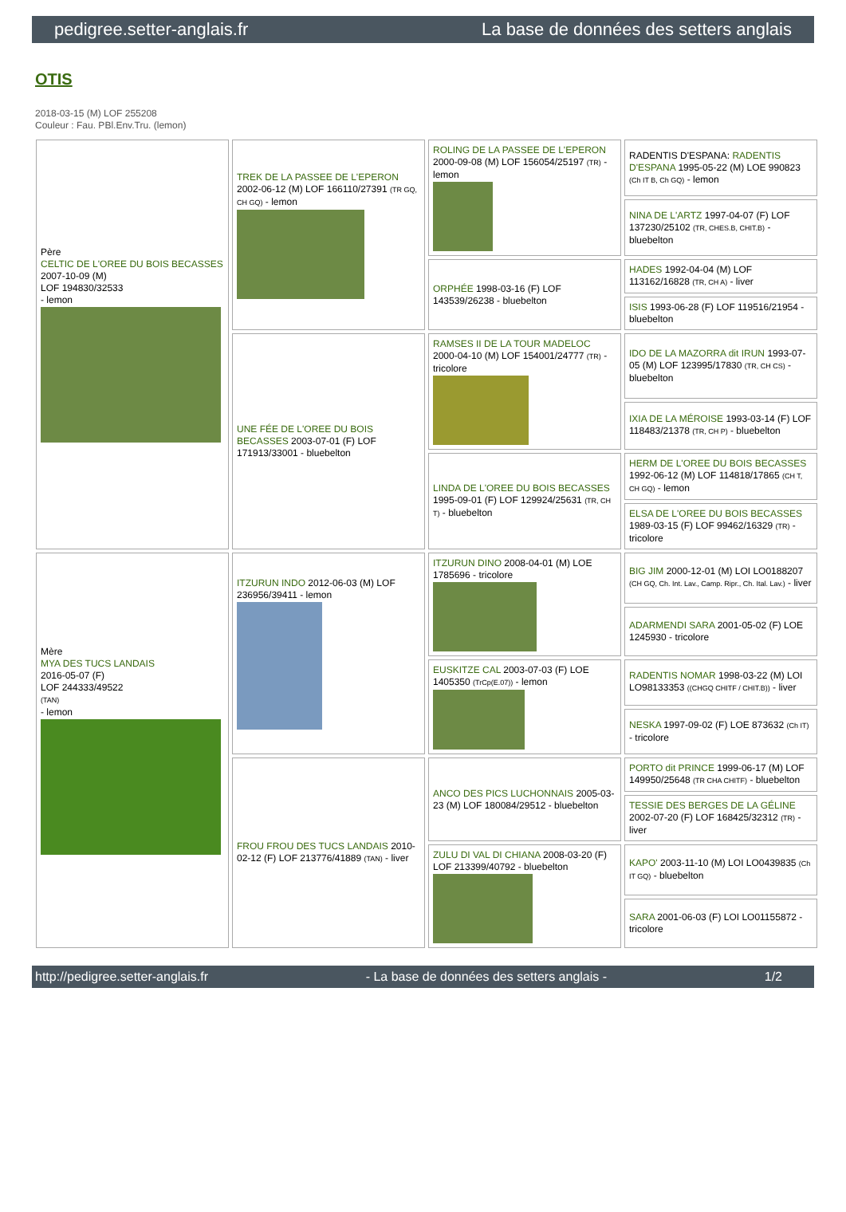pedigree.setter-anglais.fr La base de données des setters anglais
OTIS
2018-03-15 (M) LOF 255208
Couleur : Fau. PBl.Env.Tru. (lemon)
| Père CELTIC DE L'OREE DU BOIS BECASSES 2007-10-09 (M) LOF 194830/32533 - lemon | TREK DE LA PASSEE DE L'EPERON 2002-06-12 (M) LOF 166110/27391 (TR GQ, CH GQ) - lemon | ROLING DE LA PASSEE DE L'EPERON 2000-09-08 (M) LOF 156054/25197 (TR) - lemon | RADENTIS D'ESPANA: RADENTIS D'ESPANA 1995-05-22 (M) LOE 990823 (Ch IT B, Ch GQ) - lemon |
| | | | NINA DE L'ARTZ 1997-04-07 (F) LOF 137230/25102 (TR, CHES.B, CHIT.B) - bluebelton |
| | | ORPHÉE 1998-03-16 (F) LOF 143539/26238 - bluebelton | HADES 1992-04-04 (M) LOF 113162/16828 (TR, CH A) - liver |
| | | | ISIS 1993-06-28 (F) LOF 119516/21954 - bluebelton |
| | UNE FÉE DE L'OREE DU BOIS BECASSES 2003-07-01 (F) LOF 171913/33001 - bluebelton | RAMSES II DE LA TOUR MADELOC 2000-04-10 (M) LOF 154001/24777 (TR) - tricolore | IDO DE LA MAZORRA dit IRUN 1993-07-05 (M) LOF 123995/17830 (TR, CH CS) - bluebelton |
| | | | IXIA DE LA MÉROISE 1993-03-14 (F) LOF 118483/21378 (TR, CH P) - bluebelton |
| | | LINDA DE L'OREE DU BOIS BECASSES 1995-09-01 (F) LOF 129924/25631 (TR, CH T) - bluebelton | HERM DE L'OREE DU BOIS BECASSES 1992-06-12 (M) LOF 114818/17865 (CH T, CH GQ) - lemon |
| | | | ELSA DE L'OREE DU BOIS BECASSES 1989-03-15 (F) LOF 99462/16329 (TR) - tricolore |
| Mère MYA DES TUCS LANDAIS 2016-05-07 (F) LOF 244333/49522 (TAN) - lemon | ITZURUN INDO 2012-06-03 (M) LOF 236956/39411 - lemon | ITZURUN DINO 2008-04-01 (M) LOE 1785696 - tricolore | BIG JIM 2000-12-01 (M) LOI LO0188207 (CH GQ, Ch. Int. Lav., Camp. Ripr., Ch. Ital. Lav.) - liver |
| | | | ADARMENDI SARA 2001-05-02 (F) LOE 1245930 - tricolore |
| | | EUSKITZE CAL 2003-07-03 (F) LOE 1405350 (TrCp(E.07)) - lemon | RADENTIS NOMAR 1998-03-22 (M) LOI LO98133353 ((CHGQ CHITF / CHIT.B)) - liver |
| | | | NESKA 1997-09-02 (F) LOE 873632 (Ch IT) - tricolore |
| | FROU FROU DES TUCS LANDAIS 2010-02-12 (F) LOF 213776/41889 (TAN) - liver | ANCO DES PICS LUCHONNAIS 2005-03-23 (M) LOF 180084/29512 - bluebelton | PORTO dit PRINCE 1999-06-17 (M) LOF 149950/25648 (TR CHA CHITF) - bluebelton |
| | | | TESSIE DES BERGES DE LA GÉLINE 2002-07-20 (F) LOF 168425/32312 (TR) - liver |
| | | ZULU DI VAL DI CHIANA 2008-03-20 (F) LOF 213399/40792 - bluebelton | KAPO' 2003-11-10 (M) LOI LO0439835 (Ch IT GQ) - bluebelton |
| | | | SARA 2001-06-03 (F) LOI LO01155872 - tricolore |
http://pedigree.setter-anglais.fr - La base de données des setters anglais - 1/2